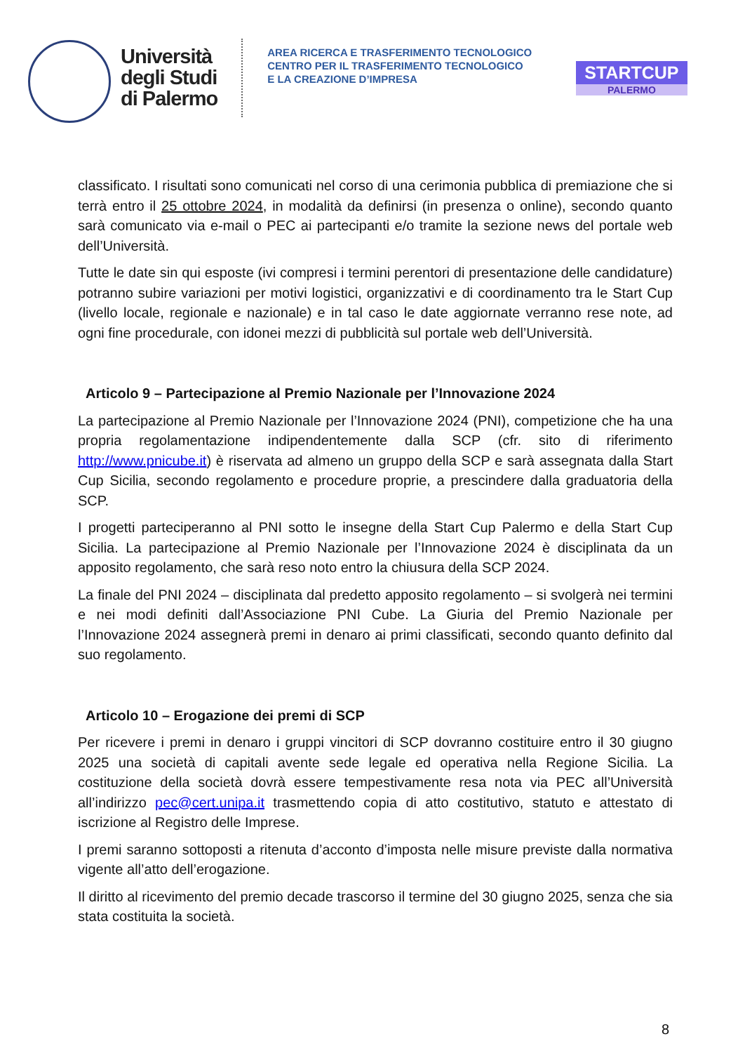Università
degli Studi
di Palermo
AREA RICERCA E TRASFERIMENTO TECNOLOGICO
CENTRO PER IL TRASFERIMENTO TECNOLOGICO
E LA CREAZIONE D’IMPRESA
STARTCUP
PALERMO
classificato. I risultati sono comunicati nel corso di una cerimonia pubblica di premiazione che si terrà entro il 25 ottobre 2024, in modalità da definirsi (in presenza o online), secondo quanto sarà comunicato via e-mail o PEC ai partecipanti e/o tramite la sezione news del portale web dell’Università.
Tutte le date sin qui esposte (ivi compresi i termini perentori di presentazione delle candidature) potranno subire variazioni per motivi logistici, organizzativi e di coordinamento tra le Start Cup (livello locale, regionale e nazionale) e in tal caso le date aggiornate verranno rese note, ad ogni fine procedurale, con idonei mezzi di pubblicità sul portale web dell’Università.
Articolo 9 – Partecipazione al Premio Nazionale per l’Innovazione 2024
La partecipazione al Premio Nazionale per l’Innovazione 2024 (PNI), competizione che ha una propria regolamentazione indipendentemente dalla SCP (cfr. sito di riferimento http://www.pnicube.it) è riservata ad almeno un gruppo della SCP e sarà assegnata dalla Start Cup Sicilia, secondo regolamento e procedure proprie, a prescindere dalla graduatoria della SCP.
I progetti parteciperanno al PNI sotto le insegne della Start Cup Palermo e della Start Cup Sicilia. La partecipazione al Premio Nazionale per l’Innovazione 2024 è disciplinata da un apposito regolamento, che sarà reso noto entro la chiusura della SCP 2024.
La finale del PNI 2024 – disciplinata dal predetto apposito regolamento – si svolgerà nei termini e nei modi definiti dall’Associazione PNI Cube. La Giuria del Premio Nazionale per l’Innovazione 2024 assegnerà premi in denaro ai primi classificati, secondo quanto definito dal suo regolamento.
Articolo 10 – Erogazione dei premi di SCP
Per ricevere i premi in denaro i gruppi vincitori di SCP dovranno costituire entro il 30 giugno 2025 una società di capitali avente sede legale ed operativa nella Regione Sicilia. La costituzione della società dovrà essere tempestivamente resa nota via PEC all’Università all’indirizzo pec@cert.unipa.it trasmettendo copia di atto costitutivo, statuto e attestato di iscrizione al Registro delle Imprese.
I premi saranno sottoposti a ritenuta d’acconto d’imposta nelle misure previste dalla normativa vigente all’atto dell’erogazione.
Il diritto al ricevimento del premio decade trascorso il termine del 30 giugno 2025, senza che sia stata costituita la società.
8